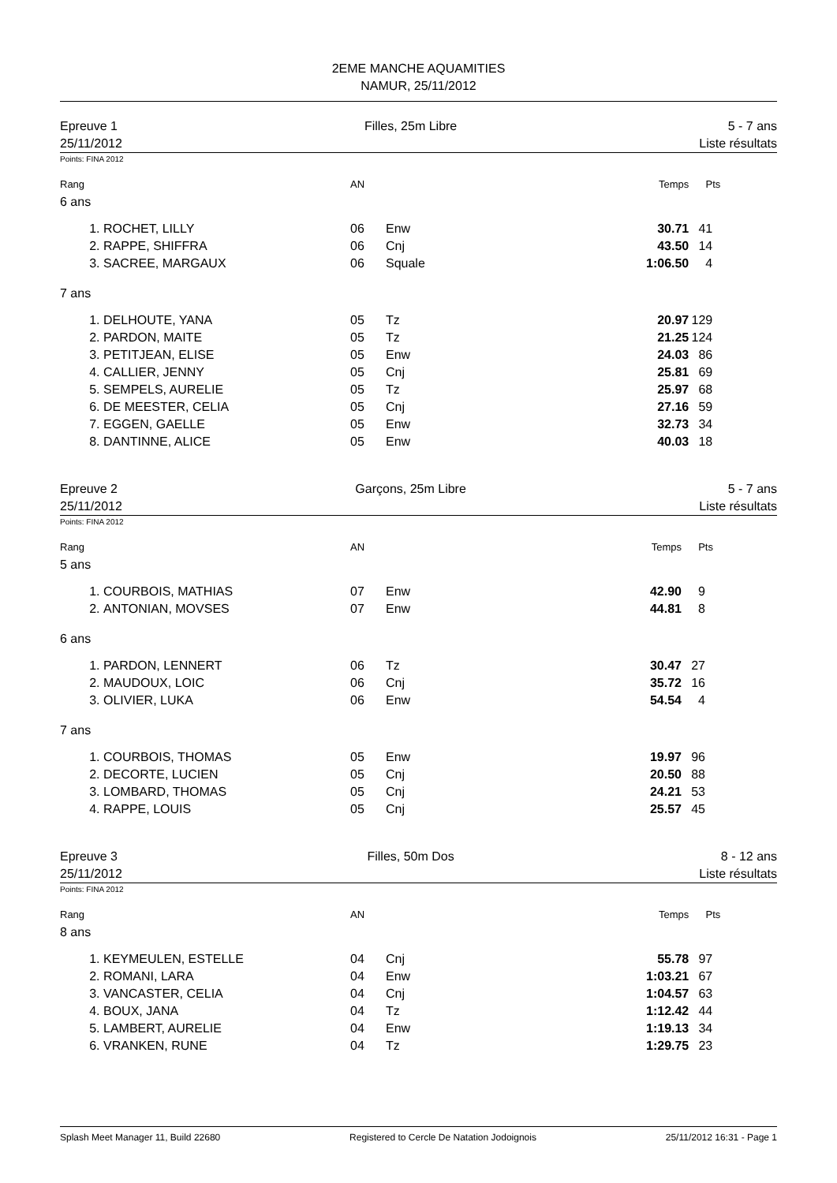2EME MANCHE AQUAMITIES
NAMUR, 25/11/2012
Epreuve 1
25/11/2012
Filles, 25m Libre 5 - 7 ans
Liste résultats
Points: FINA 2012
| Rang | | AN | | Temps | Pts | |
| --- | --- | --- | --- | --- | --- | --- |
| 6 ans | | | | | | |
| 1. | ROCHET, LILLY | 06 | Enw | 30.71 | 41 | |
| 2. | RAPPE, SHIFFRA | 06 | Cnj | 43.50 | 14 | |
| 3. | SACREE, MARGAUX | 06 | Squale | 1:06.50 | 4 | |
| 7 ans | | | | | | |
| 1. | DELHOUTE, YANA | 05 | Tz | 20.97 | 129 | |
| 2. | PARDON, MAITE | 05 | Tz | 21.25 | 124 | |
| 3. | PETITJEAN, ELISE | 05 | Enw | 24.03 | 86 | |
| 4. | CALLIER, JENNY | 05 | Cnj | 25.81 | 69 | |
| 5. | SEMPELS, AURELIE | 05 | Tz | 25.97 | 68 | |
| 6. | DE MEESTER, CELIA | 05 | Cnj | 27.16 | 59 | |
| 7. | EGGEN, GAELLE | 05 | Enw | 32.73 | 34 | |
| 8. | DANTINNE, ALICE | 05 | Enw | 40.03 | 18 | |
Epreuve 2
25/11/2012
Garçons, 25m Libre 5 - 7 ans
Liste résultats
Points: FINA 2012
| Rang | | AN | | Temps | Pts | |
| --- | --- | --- | --- | --- | --- | --- |
| 5 ans | | | | | | |
| 1. | COURBOIS, MATHIAS | 07 | Enw | 42.90 | 9 | |
| 2. | ANTONIAN, MOVSES | 07 | Enw | 44.81 | 8 | |
| 6 ans | | | | | | |
| 1. | PARDON, LENNERT | 06 | Tz | 30.47 | 27 | |
| 2. | MAUDOUX, LOIC | 06 | Cnj | 35.72 | 16 | |
| 3. | OLIVIER, LUKA | 06 | Enw | 54.54 | 4 | |
| 7 ans | | | | | | |
| 1. | COURBOIS, THOMAS | 05 | Enw | 19.97 | 96 | |
| 2. | DECORTE, LUCIEN | 05 | Cnj | 20.50 | 88 | |
| 3. | LOMBARD, THOMAS | 05 | Cnj | 24.21 | 53 | |
| 4. | RAPPE, LOUIS | 05 | Cnj | 25.57 | 45 | |
Epreuve 3
25/11/2012
Filles, 50m Dos 8 - 12 ans
Liste résultats
Points: FINA 2012
| Rang | | AN | | Temps | Pts | |
| --- | --- | --- | --- | --- | --- | --- |
| 8 ans | | | | | | |
| 1. | KEYMEULEN, ESTELLE | 04 | Cnj | 55.78 | 97 | |
| 2. | ROMANI, LARA | 04 | Enw | 1:03.21 | 67 | |
| 3. | VANCASTER, CELIA | 04 | Cnj | 1:04.57 | 63 | |
| 4. | BOUX, JANA | 04 | Tz | 1:12.42 | 44 | |
| 5. | LAMBERT, AURELIE | 04 | Enw | 1:19.13 | 34 | |
| 6. | VRANKEN, RUNE | 04 | Tz | 1:29.75 | 23 | |
Splash Meet Manager 11, Build 22680 Registered to Cercle De Natation Jodoignois 25/11/2012 16:31 - Page 1